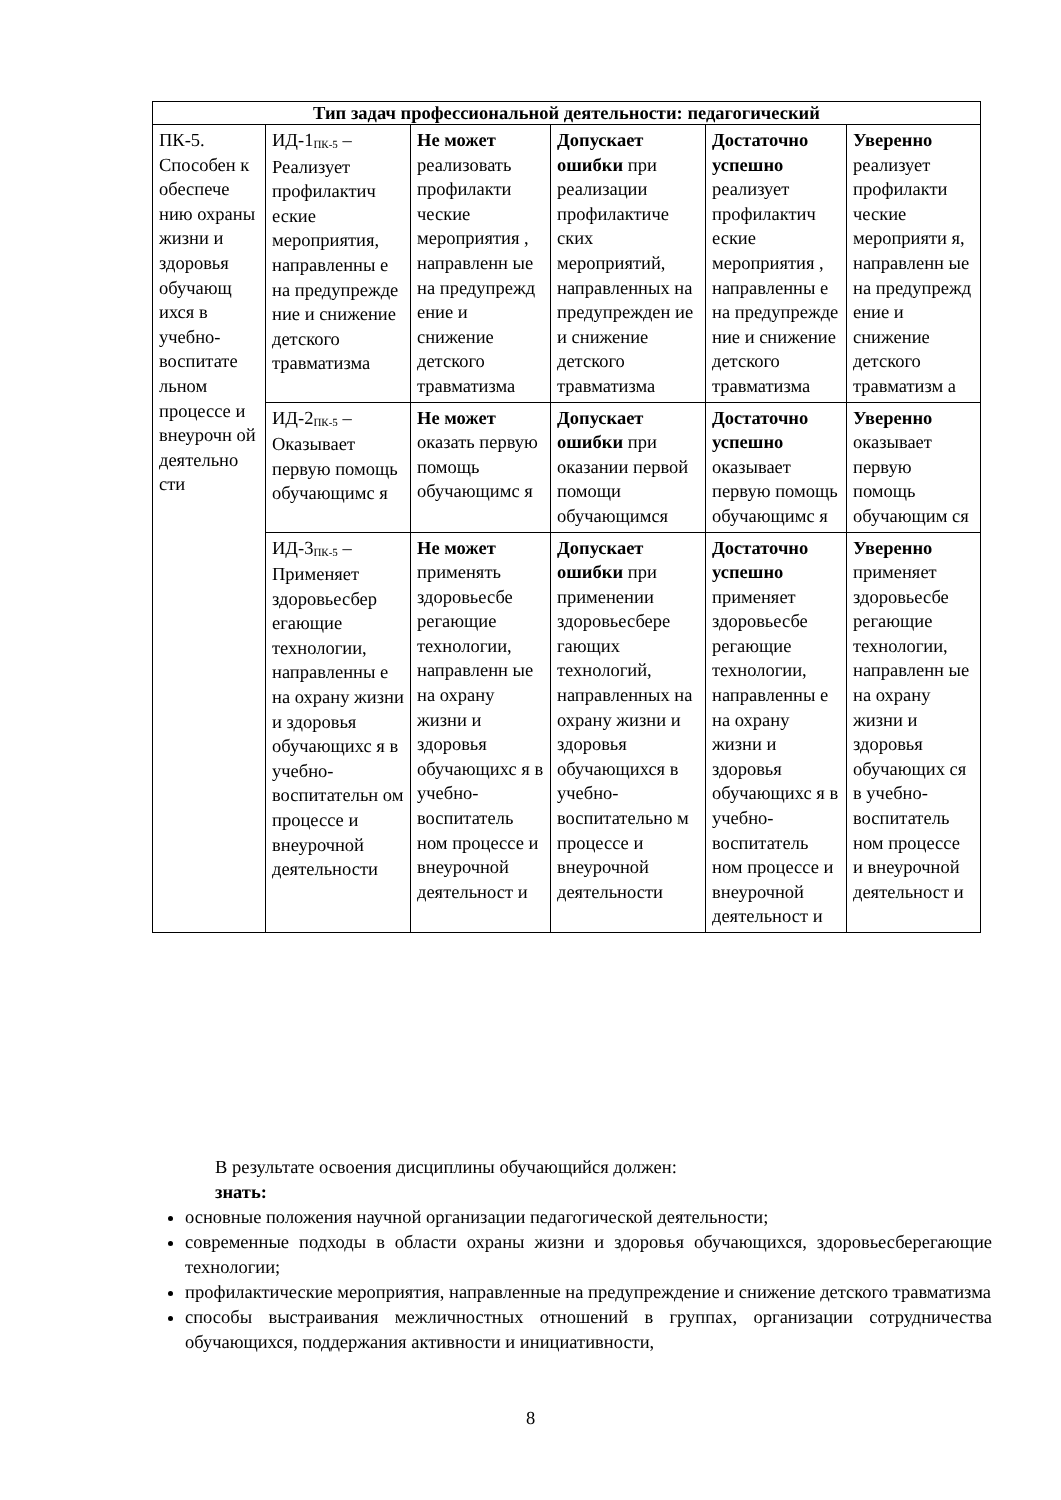| Тип задач профессиональной деятельности: педагогический | | | | | |
| --- | --- | --- | --- | --- | --- |
| ПК-5. Способен к обеспече нию охраны жизни и здоровья обучающ ихся в учебно-воспитате льном процессе и внеурочн ой деятельно сти | ИД-1<sub>ПК-5</sub> – Реализует профилактич еские мероприятия, направленны е на предупрежде ние и снижение детского травматизма | Не может реализовать профилакти ческие мероприятия , направленн ые на предупрежд ение и снижение детского травматизма | Допускает ошибки при реализации профилактиче ских мероприятий, направленных на предупрежден ие и снижение детского травматизма | Достаточно успешно реализует профилактич еские мероприятия , направленны е на предупрежде ние и снижение детского травматизма | Уверенно реализует профилакти ческие мероприяти я, направленн ые на предупрежд ение и снижение детского травматизм а |
| | ИД-2<sub>ПК-5</sub> – Оказывает первую помощь обучающимс я | Не может оказать первую помощь обучающимс я | Допускает ошибки при оказании первой помощи обучающимся | Достаточно успешно оказывает первую помощь обучающимс я | Уверенно оказывает первую помощь обучающим ся |
| | ИД-3<sub>ПК-5</sub> – Применяет здоровьесбер егающие технологии, направленны е на охрану жизни и здоровья обучающихс я в учебно-воспитательн ом процессе и внеурочной деятельности | Не может применять здоровьесбе регающие технологии, направленн ые на охрану жизни и здоровья обучающихс я в учебно-воспитатель ном процессе и внеурочной деятельност и | Допускает ошибки при применении здоровьесбере гающих технологий, направленных на охрану жизни и здоровья обучающихся в учебно-воспитательно м процессе и внеурочной деятельности | Достаточно успешно применяет здоровьесбе регающие технологии, направленны е на охрану жизни и здоровья обучающихс я в учебно-воспитатель ном процессе и внеурочной деятельност и | Уверенно применяет здоровьесбе регающие технологии, направленн ые на охрану жизни и здоровья обучающих ся в учебно-воспитатель ном процессе и внеурочной деятельност и |
В результате освоения дисциплины обучающийся должен:
знать:
основные положения научной организации педагогической деятельности;
современные подходы в области охраны жизни и здоровья обучающихся, здоровьесберегающие технологии;
профилактические мероприятия, направленные на предупреждение и снижение детского травматизма
способы выстраивания межличностных отношений в группах, организации сотрудничества обучающихся, поддержания активности и инициативности,
8